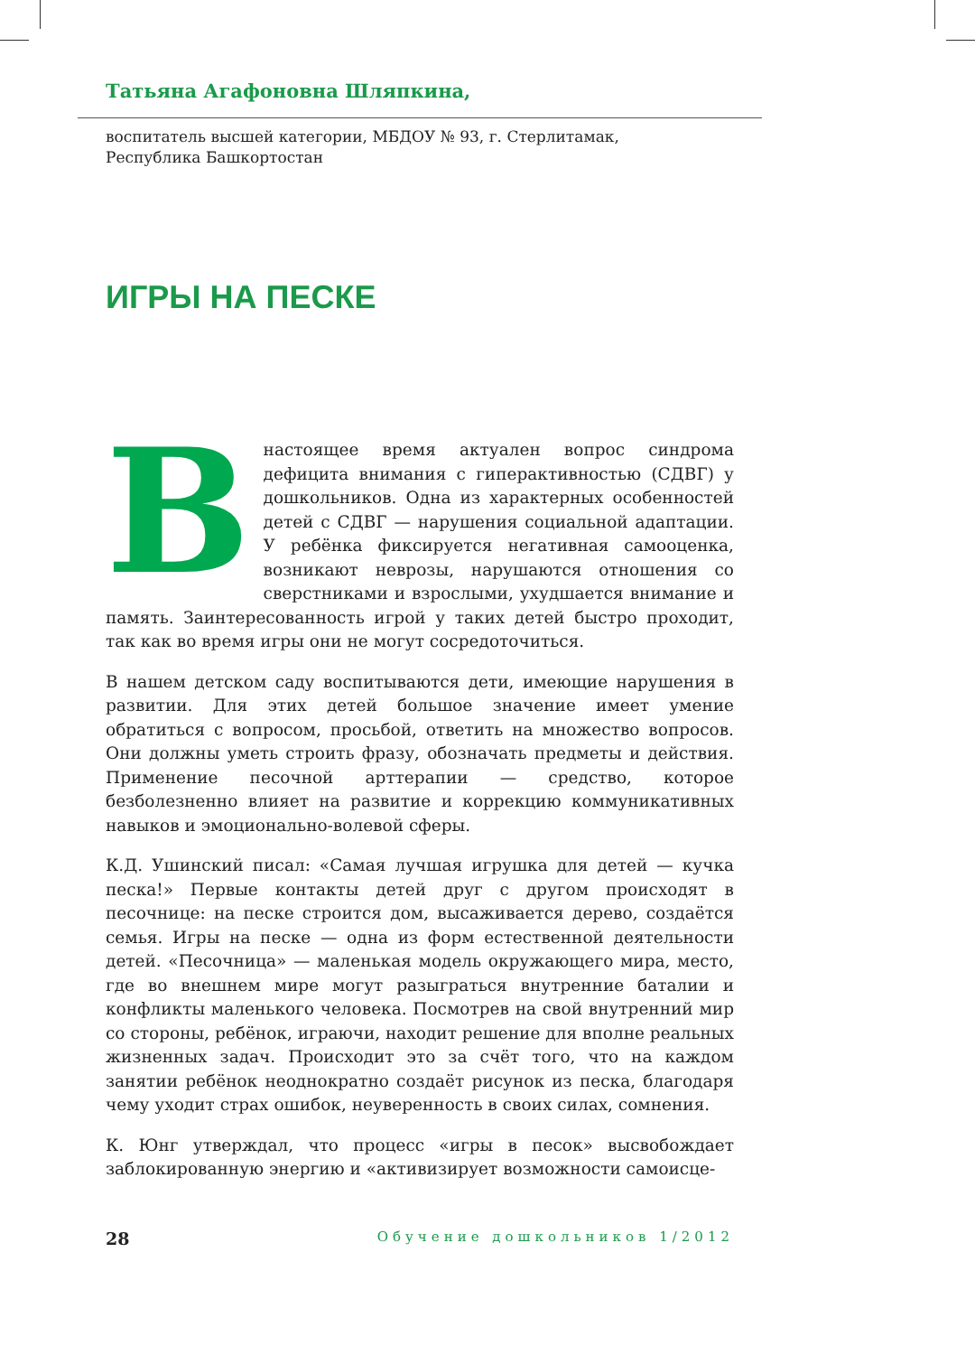Татьяна Агафоновна Шляпкина,
воспитатель высшей категории, МБДОУ № 93, г. Стерлитамак,
Республика Башкортостан
ИГРЫ НА ПЕСКЕ
Внастоящее время актуален вопрос синдрома дефицита внимания с гиперактивностью (СДВГ) у дошкольников. Одна из характерных особенностей детей с СДВГ — нарушения социальной адаптации. У ребёнка фиксируется негативная самооценка, возникают неврозы, нарушаются отношения со сверстниками и взрослыми, ухудшается внимание и память. Заинтересованность игрой у таких детей быстро проходит, так как во время игры они не могут сосредоточиться.
В нашем детском саду воспитываются дети, имеющие нарушения в развитии. Для этих детей большое значение имеет умение обратиться с вопросом, просьбой, ответить на множество вопросов. Они должны уметь строить фразу, обозначать предметы и действия. Применение песочной арттерапии — средство, которое безболезненно влияет на развитие и коррекцию коммуникативных навыков и эмоционально-волевой сферы.
К.Д. Ушинский писал: «Самая лучшая игрушка для детей — кучка песка!» Первые контакты детей друг с другом происходят в песочнице: на песке строится дом, высаживается дерево, создаётся семья. Игры на песке — одна из форм естественной деятельности детей. «Песочница» — маленькая модель окружающего мира, место, где во внешнем мире могут разыграться внутренние баталии и конфликты маленького человека. Посмотрев на свой внутренний мир со стороны, ребёнок, играючи, находит решение для вполне реальных жизненных задач. Происходит это за счёт того, что на каждом занятии ребёнок неоднократно создаёт рисунок из песка, благодаря чему уходит страх ошибок, неуверенность в своих силах, сомнения.
К. Юнг утверждал, что процесс «игры в песок» высвобождает заблокированную энергию и «активизирует возможности самоисце-
28 Обучение дошкольников 1/2012